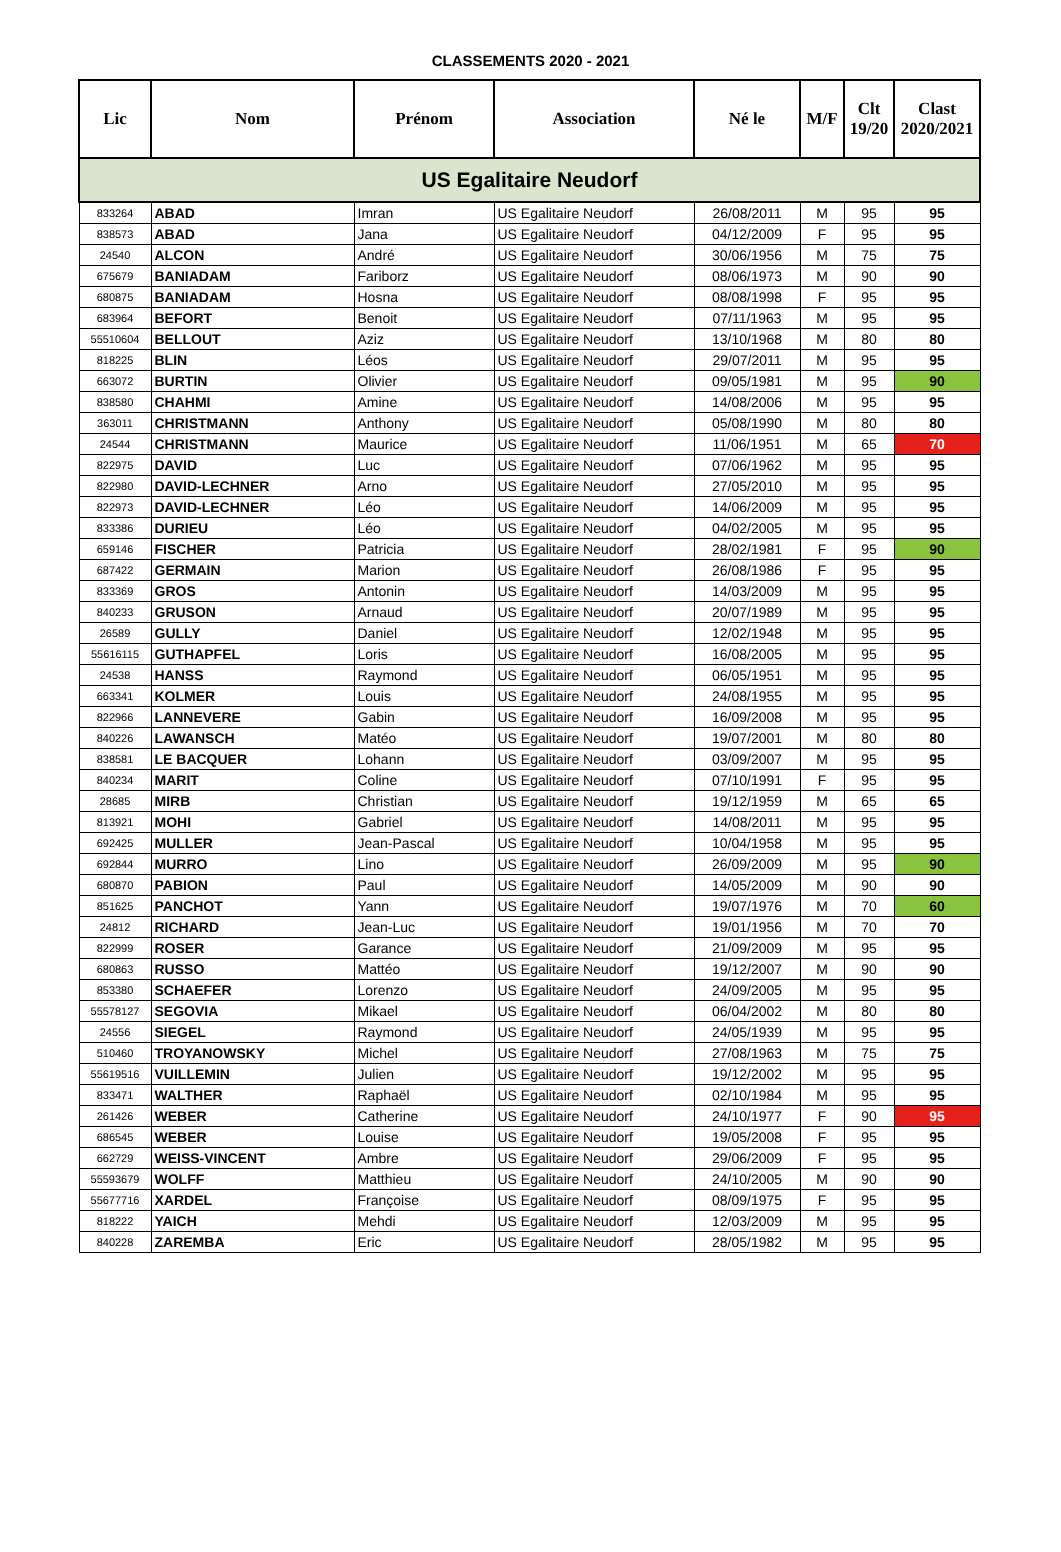CLASSEMENTS 2020 - 2021
| Lic | Nom | Prénom | Association | Né le | M/F | Clt 19/20 | Clast 2020/2021 |
| --- | --- | --- | --- | --- | --- | --- | --- |
| US Egalitaire Neudorf | | | | | | | |
| 833264 | ABAD | Imran | US Egalitaire Neudorf | 26/08/2011 | M | 95 | 95 |
| 838573 | ABAD | Jana | US Egalitaire Neudorf | 04/12/2009 | F | 95 | 95 |
| 24540 | ALCON | André | US Egalitaire Neudorf | 30/06/1956 | M | 75 | 75 |
| 675679 | BANIADAM | Fariborz | US Egalitaire Neudorf | 08/06/1973 | M | 90 | 90 |
| 680875 | BANIADAM | Hosna | US Egalitaire Neudorf | 08/08/1998 | F | 95 | 95 |
| 683964 | BEFORT | Benoit | US Egalitaire Neudorf | 07/11/1963 | M | 95 | 95 |
| 55510604 | BELLOUT | Aziz | US Egalitaire Neudorf | 13/10/1968 | M | 80 | 80 |
| 818225 | BLIN | Léos | US Egalitaire Neudorf | 29/07/2011 | M | 95 | 95 |
| 663072 | BURTIN | Olivier | US Egalitaire Neudorf | 09/05/1981 | M | 95 | 90 |
| 838580 | CHAHMI | Amine | US Egalitaire Neudorf | 14/08/2006 | M | 95 | 95 |
| 363011 | CHRISTMANN | Anthony | US Egalitaire Neudorf | 05/08/1990 | M | 80 | 80 |
| 24544 | CHRISTMANN | Maurice | US Egalitaire Neudorf | 11/06/1951 | M | 65 | 70 |
| 822975 | DAVID | Luc | US Egalitaire Neudorf | 07/06/1962 | M | 95 | 95 |
| 822980 | DAVID-LECHNER | Arno | US Egalitaire Neudorf | 27/05/2010 | M | 95 | 95 |
| 822973 | DAVID-LECHNER | Léo | US Egalitaire Neudorf | 14/06/2009 | M | 95 | 95 |
| 833386 | DURIEU | Léo | US Egalitaire Neudorf | 04/02/2005 | M | 95 | 95 |
| 659146 | FISCHER | Patricia | US Egalitaire Neudorf | 28/02/1981 | F | 95 | 90 |
| 687422 | GERMAIN | Marion | US Egalitaire Neudorf | 26/08/1986 | F | 95 | 95 |
| 833369 | GROS | Antonin | US Egalitaire Neudorf | 14/03/2009 | M | 95 | 95 |
| 840233 | GRUSON | Arnaud | US Egalitaire Neudorf | 20/07/1989 | M | 95 | 95 |
| 26589 | GULLY | Daniel | US Egalitaire Neudorf | 12/02/1948 | M | 95 | 95 |
| 55616115 | GUTHAPFEL | Loris | US Egalitaire Neudorf | 16/08/2005 | M | 95 | 95 |
| 24538 | HANSS | Raymond | US Egalitaire Neudorf | 06/05/1951 | M | 95 | 95 |
| 663341 | KOLMER | Louis | US Egalitaire Neudorf | 24/08/1955 | M | 95 | 95 |
| 822966 | LANNEVERE | Gabin | US Egalitaire Neudorf | 16/09/2008 | M | 95 | 95 |
| 840226 | LAWANSCH | Matéo | US Egalitaire Neudorf | 19/07/2001 | M | 80 | 80 |
| 838581 | LE BACQUER | Lohann | US Egalitaire Neudorf | 03/09/2007 | M | 95 | 95 |
| 840234 | MARIT | Coline | US Egalitaire Neudorf | 07/10/1991 | F | 95 | 95 |
| 28685 | MIRB | Christian | US Egalitaire Neudorf | 19/12/1959 | M | 65 | 65 |
| 813921 | MOHI | Gabriel | US Egalitaire Neudorf | 14/08/2011 | M | 95 | 95 |
| 692425 | MULLER | Jean-Pascal | US Egalitaire Neudorf | 10/04/1958 | M | 95 | 95 |
| 692844 | MURRO | Lino | US Egalitaire Neudorf | 26/09/2009 | M | 95 | 90 |
| 680870 | PABION | Paul | US Egalitaire Neudorf | 14/05/2009 | M | 90 | 90 |
| 851625 | PANCHOT | Yann | US Egalitaire Neudorf | 19/07/1976 | M | 70 | 60 |
| 24812 | RICHARD | Jean-Luc | US Egalitaire Neudorf | 19/01/1956 | M | 70 | 70 |
| 822999 | ROSER | Garance | US Egalitaire Neudorf | 21/09/2009 | M | 95 | 95 |
| 680863 | RUSSO | Mattéo | US Egalitaire Neudorf | 19/12/2007 | M | 90 | 90 |
| 853380 | SCHAEFER | Lorenzo | US Egalitaire Neudorf | 24/09/2005 | M | 95 | 95 |
| 55578127 | SEGOVIA | Mikael | US Egalitaire Neudorf | 06/04/2002 | M | 80 | 80 |
| 24556 | SIEGEL | Raymond | US Egalitaire Neudorf | 24/05/1939 | M | 95 | 95 |
| 510460 | TROYANOWSKY | Michel | US Egalitaire Neudorf | 27/08/1963 | M | 75 | 75 |
| 55619516 | VUILLEMIN | Julien | US Egalitaire Neudorf | 19/12/2002 | M | 95 | 95 |
| 833471 | WALTHER | Raphaël | US Egalitaire Neudorf | 02/10/1984 | M | 95 | 95 |
| 261426 | WEBER | Catherine | US Egalitaire Neudorf | 24/10/1977 | F | 90 | 95 |
| 686545 | WEBER | Louise | US Egalitaire Neudorf | 19/05/2008 | F | 95 | 95 |
| 662729 | WEISS-VINCENT | Ambre | US Egalitaire Neudorf | 29/06/2009 | F | 95 | 95 |
| 55593679 | WOLFF | Matthieu | US Egalitaire Neudorf | 24/10/2005 | M | 90 | 90 |
| 55677716 | XARDEL | Françoise | US Egalitaire Neudorf | 08/09/1975 | F | 95 | 95 |
| 818222 | YAICH | Mehdi | US Egalitaire Neudorf | 12/03/2009 | M | 95 | 95 |
| 840228 | ZAREMBA | Eric | US Egalitaire Neudorf | 28/05/1982 | M | 95 | 95 |